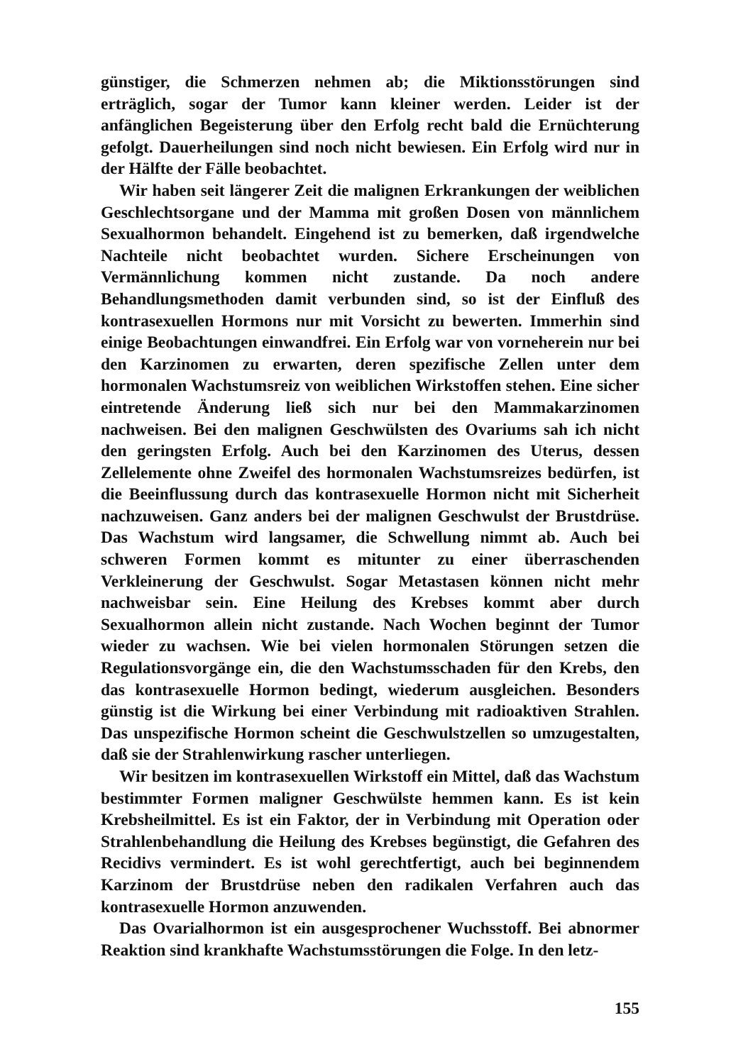günstiger, die Schmerzen nehmen ab; die Miktionsstörungen sind erträglich, sogar der Tumor kann kleiner werden. Leider ist der anfänglichen Begeisterung über den Erfolg recht bald die Ernüchterung gefolgt. Dauerheilungen sind noch nicht bewiesen. Ein Erfolg wird nur in der Hälfte der Fälle beobachtet.
Wir haben seit längerer Zeit die malignen Erkrankungen der weiblichen Geschlechtsorgane und der Mamma mit großen Dosen von männlichem Sexualhormon behandelt. Eingehend ist zu bemerken, daß irgendwelche Nachteile nicht beobachtet wurden. Sichere Erscheinungen von Vermännlichung kommen nicht zustande. Da noch andere Behandlungsmethoden damit verbunden sind, so ist der Einfluß des kontrasexuellen Hormons nur mit Vorsicht zu bewerten. Immerhin sind einige Beobachtungen einwandfrei. Ein Erfolg war von vorneherein nur bei den Karzinomen zu erwarten, deren spezifische Zellen unter dem hormonalen Wachstumsreiz von weiblichen Wirkstoffen stehen. Eine sicher eintretende Änderung ließ sich nur bei den Mammakarzinomen nachweisen. Bei den malignen Geschwülsten des Ovariums sah ich nicht den geringsten Erfolg. Auch bei den Karzinomen des Uterus, dessen Zellelemente ohne Zweifel des hormonalen Wachstumsreizes bedürfen, ist die Beeinflussung durch das kontrasexuelle Hormon nicht mit Sicherheit nachzuweisen. Ganz anders bei der malignen Geschwulst der Brustdrüse. Das Wachstum wird langsamer, die Schwellung nimmt ab. Auch bei schweren Formen kommt es mitunter zu einer überraschenden Verkleinerung der Geschwulst. Sogar Metastasen können nicht mehr nachweisbar sein. Eine Heilung des Krebses kommt aber durch Sexualhormon allein nicht zustande. Nach Wochen beginnt der Tumor wieder zu wachsen. Wie bei vielen hormonalen Störungen setzen die Regulationsvorgänge ein, die den Wachstumsschaden für den Krebs, den das kontrasexuelle Hormon bedingt, wiederum ausgleichen. Besonders günstig ist die Wirkung bei einer Verbindung mit radioaktiven Strahlen. Das unspezifische Hormon scheint die Geschwulstzellen so umzugestalten, daß sie der Strahlenwirkung rascher unterliegen.
Wir besitzen im kontrasexuellen Wirkstoff ein Mittel, daß das Wachstum bestimmter Formen maligner Geschwülste hemmen kann. Es ist kein Krebsheilmittel. Es ist ein Faktor, der in Verbindung mit Operation oder Strahlenbehandlung die Heilung des Krebses begünstigt, die Gefahren des Recidivs vermindert. Es ist wohl gerechtfertigt, auch bei beginnendem Karzinom der Brustdrüse neben den radikalen Verfahren auch das kontrasexuelle Hormon anzuwenden.
Das Ovarialhormon ist ein ausgesprochener Wuchsstoff. Bei abnormer Reaktion sind krankhafte Wachstumsstörungen die Folge. In den letz-
155